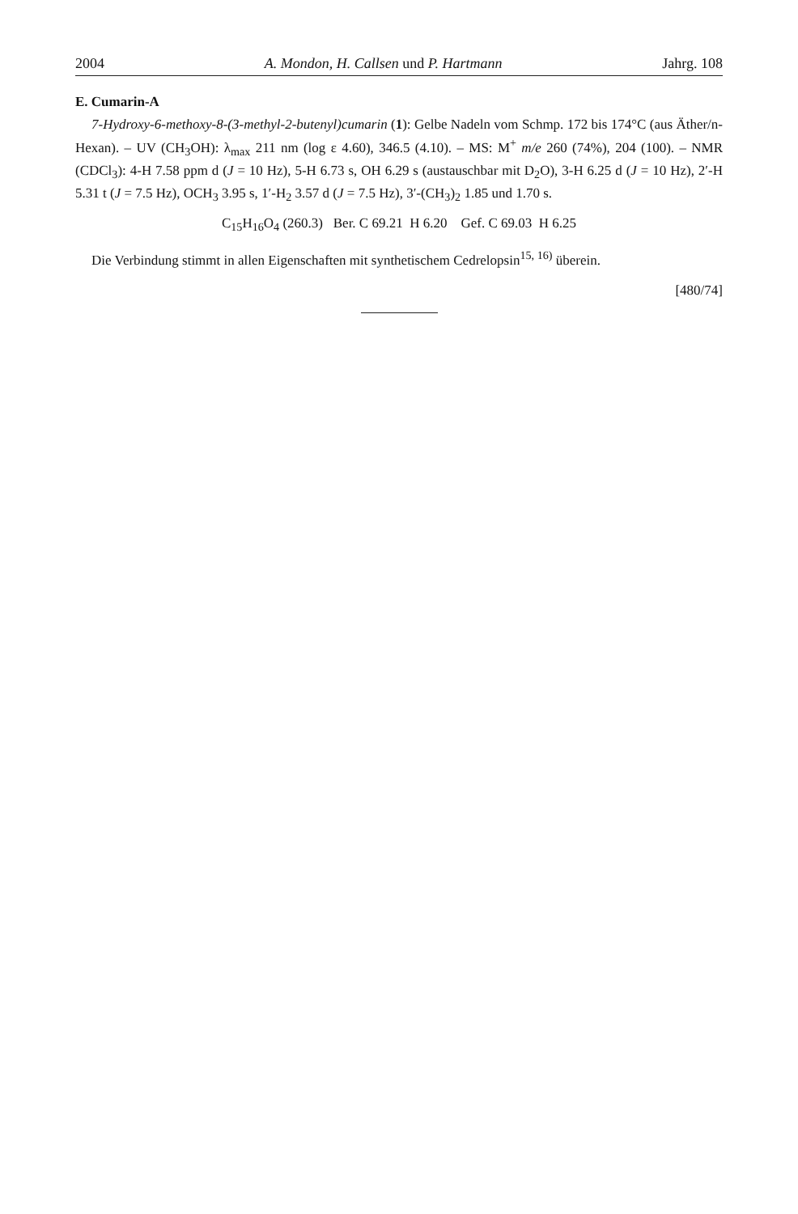2004 A. Mondon, H. Callsen und P. Hartmann Jahrg. 108
E. Cumarin-A
7-Hydroxy-6-methoxy-8-(3-methyl-2-butenyl)cumarin (1): Gelbe Nadeln vom Schmp. 172 bis 174°C (aus Äther/n-Hexan). – UV (CH<sub>3</sub>OH): λ<sub>max</sub> 211 nm (log ε 4.60), 346.5 (4.10). – MS: M<sup>+</sup> m/e 260 (74%), 204 (100). – NMR (CDCl<sub>3</sub>): 4-H 7.58 ppm d (J = 10 Hz), 5-H 6.73 s, OH 6.29 s (austauschbar mit D<sub>2</sub>O), 3-H 6.25 d (J = 10 Hz), 2′-H 5.31 t (J = 7.5 Hz), OCH<sub>3</sub> 3.95 s, 1′-H<sub>2</sub> 3.57 d (J = 7.5 Hz), 3′-(CH<sub>3</sub>)<sub>2</sub> 1.85 und 1.70 s.
C<sub>15</sub>H<sub>16</sub>O<sub>4</sub> (260.3) Ber. C 69.21 H 6.20 Gef. C 69.03 H 6.25
Die Verbindung stimmt in allen Eigenschaften mit synthetischem Cedrelopsin<sup>15, 16)</sup> überein.
[480/74]